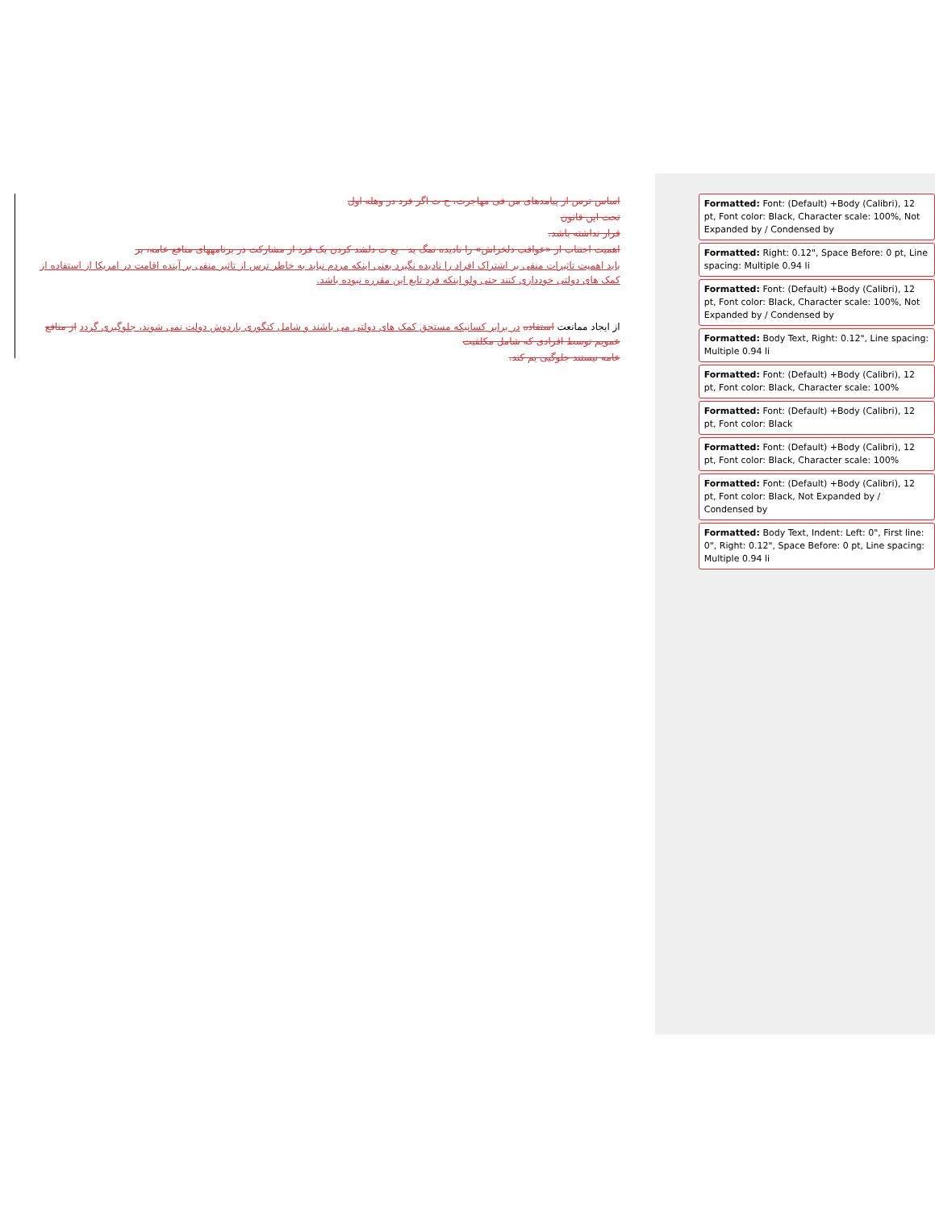اساس ترس از پیامدهای من فی مهاجرت، ح ت اگر فرد در وهله اول
تحت این قانون
قرار نداشته باشد.
اهمیت اجتناب از «عواقب دلخراش» را نادیده نمگ ید - یع ت دلشد کردن یک فرد از مشارکت در برنامههای منافع عامه، بر
باید اهمیت تاثیرات منفی بر اشتراک افراد را نادیده نگیرد یعنی اینکه مردم نباید به خاطر ترس از تاثیر منفی بر آینده اقامت در امریکا از استفاده از کمک های دولتی خودداری کنند حتی ولو اینکه فرد تابع این مقرره نبوده باشد.
از ایجاد ممانعت استفاده در برابر کسانیکه مستحق کمک های دولتی می باشند و شامل کتگوری باردوش دولت نمی شوند، جلوگیری گردد از منافع عمویم توسط افرادی که شامل مکلفیت
عامه نیستند جلوگیی یم کند.
Formatted: Font: (Default) +Body (Calibri), 12 pt, Font color: Black, Character scale: 100%, Not Expanded by / Condensed by
Formatted: Right: 0.12", Space Before: 0 pt, Line spacing: Multiple 0.94 li
Formatted: Font: (Default) +Body (Calibri), 12 pt, Font color: Black, Character scale: 100%, Not Expanded by / Condensed by
Formatted: Body Text, Right: 0.12", Line spacing: Multiple 0.94 li
Formatted: Font: (Default) +Body (Calibri), 12 pt, Font color: Black, Character scale: 100%
Formatted: Font: (Default) +Body (Calibri), 12 pt, Font color: Black
Formatted: Font: (Default) +Body (Calibri), 12 pt, Font color: Black, Character scale: 100%
Formatted: Font: (Default) +Body (Calibri), 12 pt, Font color: Black, Not Expanded by / Condensed by
Formatted: Body Text, Indent: Left: 0", First line: 0", Right: 0.12", Space Before: 0 pt, Line spacing: Multiple 0.94 li